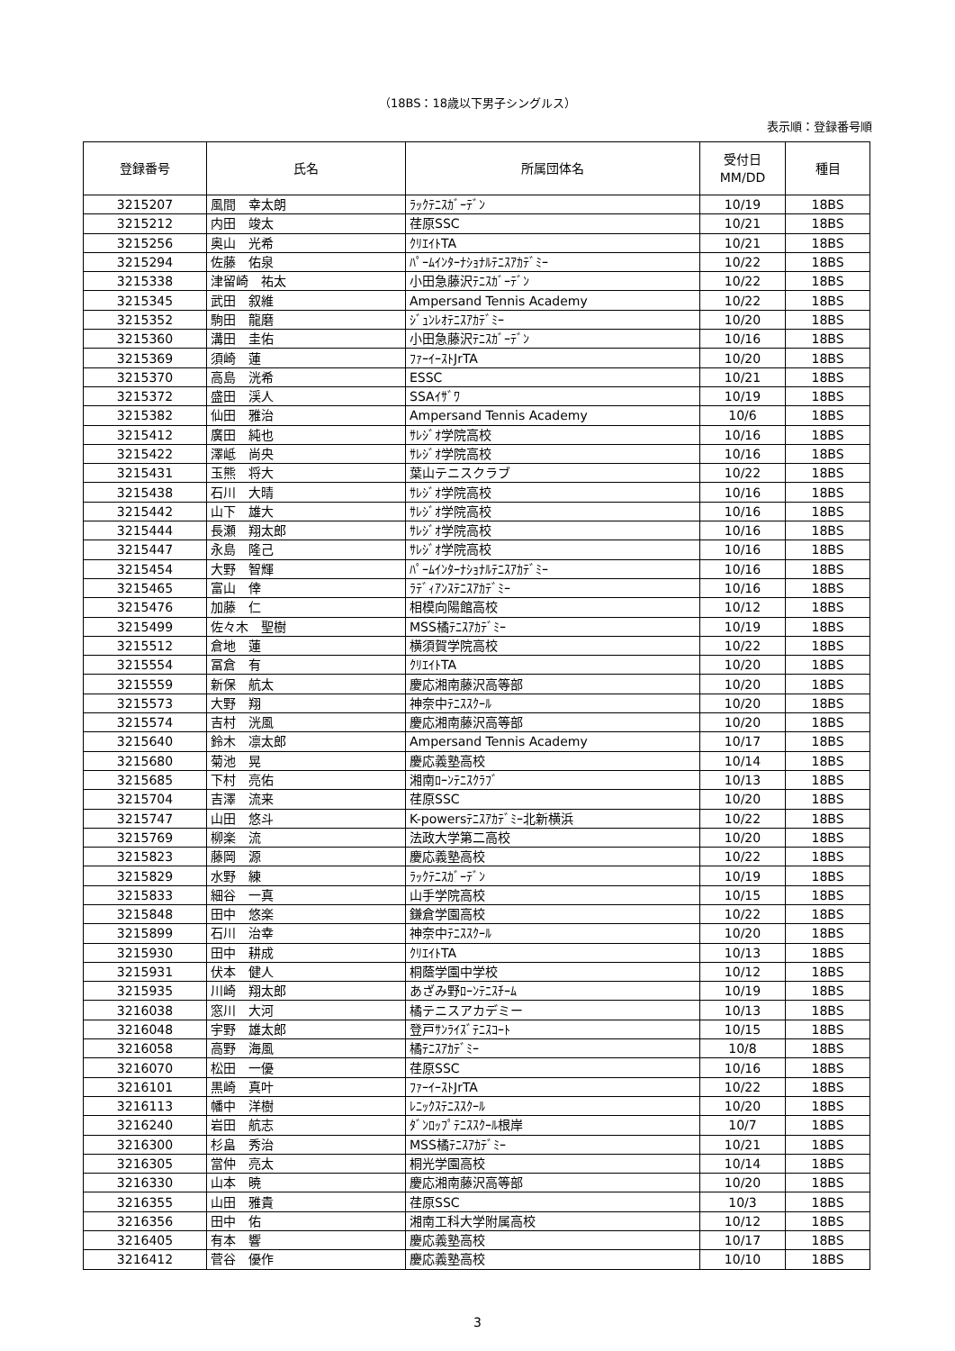（18BS：18歳以下男子シングルス）
表示順：登録番号順
| 登録番号 | 氏名 | 所属団体名 | 受付日 MM/DD | 種目 |
| --- | --- | --- | --- | --- |
| 3215207 | 風間 幸太朗 | ﾗｯｸﾃﾆｽｶﾞｰﾃﾞﾝ | 10/19 | 18BS |
| 3215212 | 内田 竣太 | 荏原SSC | 10/21 | 18BS |
| 3215256 | 奥山 光希 | ｸﾘｴｲﾄTA | 10/21 | 18BS |
| 3215294 | 佐藤 佑泉 | ﾊﾟｰﾑｲﾝﾀｰﾅｼｮﾅﾙﾃﾆｽｱｶﾃﾞﾐｰ | 10/22 | 18BS |
| 3215338 | 津留崎 祐太 | 小田急藤沢ﾃﾆｽｶﾞｰﾃﾞﾝ | 10/22 | 18BS |
| 3215345 | 武田 叙維 | Ampersand Tennis Academy | 10/22 | 18BS |
| 3215352 | 駒田 龍磨 | ｼﾞｭﾝﾚｵﾃﾆｽｱｶﾃﾞﾐｰ | 10/20 | 18BS |
| 3215360 | 溝田 圭佑 | 小田急藤沢ﾃﾆｽｶﾞｰﾃﾞﾝ | 10/16 | 18BS |
| 3215369 | 須崎 蓮 | ﾌｧｰｲｰｽﾄJrTA | 10/20 | 18BS |
| 3215370 | 高島 洸希 | ESSC | 10/21 | 18BS |
| 3215372 | 盛田 渓人 | SSAｲｻﾞﾜ | 10/19 | 18BS |
| 3215382 | 仙田 雅治 | Ampersand Tennis Academy | 10/6 | 18BS |
| 3215412 | 廣田 純也 | ｻﾚｼﾞｵ学院高校 | 10/16 | 18BS |
| 3215422 | 澤岻 尚央 | ｻﾚｼﾞｵ学院高校 | 10/16 | 18BS |
| 3215431 | 玉熊 将大 | 葉山テニスクラブ | 10/22 | 18BS |
| 3215438 | 石川 大晴 | ｻﾚｼﾞｵ学院高校 | 10/16 | 18BS |
| 3215442 | 山下 雄大 | ｻﾚｼﾞｵ学院高校 | 10/16 | 18BS |
| 3215444 | 長瀬 翔太郎 | ｻﾚｼﾞｵ学院高校 | 10/16 | 18BS |
| 3215447 | 永島 隆己 | ｻﾚｼﾞｵ学院高校 | 10/16 | 18BS |
| 3215454 | 大野 智輝 | ﾊﾟｰﾑｲﾝﾀｰﾅｼｮﾅﾙﾃﾆｽｱｶﾃﾞﾐｰ | 10/16 | 18BS |
| 3215465 | 富山 倖 | ﾗﾃﾞｨｱﾝｽﾃﾆｽｱｶﾃﾞﾐｰ | 10/16 | 18BS |
| 3215476 | 加藤 仁 | 相模向陽館高校 | 10/12 | 18BS |
| 3215499 | 佐々木 聖樹 | MSS橘ﾃﾆｽｱｶﾃﾞﾐｰ | 10/19 | 18BS |
| 3215512 | 倉地 蓮 | 横須賀学院高校 | 10/22 | 18BS |
| 3215554 | 冨倉 有 | ｸﾘｴｲﾄTA | 10/20 | 18BS |
| 3215559 | 新保 航太 | 慶応湘南藤沢高等部 | 10/20 | 18BS |
| 3215573 | 大野 翔 | 神奈中ﾃﾆｽｽｸｰﾙ | 10/20 | 18BS |
| 3215574 | 吉村 洸風 | 慶応湘南藤沢高等部 | 10/20 | 18BS |
| 3215640 | 鈴木 凛太郎 | Ampersand Tennis Academy | 10/17 | 18BS |
| 3215680 | 菊池 晃 | 慶応義塾高校 | 10/14 | 18BS |
| 3215685 | 下村 亮佑 | 湘南ﾛｰﾝﾃﾆｽｸﾗﾌﾞ | 10/13 | 18BS |
| 3215704 | 吉澤 流来 | 荏原SSC | 10/20 | 18BS |
| 3215747 | 山田 悠斗 | K-powersﾃﾆｽｱｶﾃﾞﾐｰ北新横浜 | 10/22 | 18BS |
| 3215769 | 柳楽 流 | 法政大学第二高校 | 10/20 | 18BS |
| 3215823 | 藤岡 源 | 慶応義塾高校 | 10/22 | 18BS |
| 3215829 | 水野 練 | ﾗｯｸﾃﾆｽｶﾞｰﾃﾞﾝ | 10/19 | 18BS |
| 3215833 | 細谷 一真 | 山手学院高校 | 10/15 | 18BS |
| 3215848 | 田中 悠楽 | 鎌倉学園高校 | 10/22 | 18BS |
| 3215899 | 石川 治幸 | 神奈中ﾃﾆｽｽｸｰﾙ | 10/20 | 18BS |
| 3215930 | 田中 耕成 | ｸﾘｴｲﾄTA | 10/13 | 18BS |
| 3215931 | 伏本 健人 | 桐蔭学園中学校 | 10/12 | 18BS |
| 3215935 | 川崎 翔太郎 | あざみ野ﾛｰﾝﾃﾆｽﾁｰﾑ | 10/19 | 18BS |
| 3216038 | 窓川 大河 | 橘テニスアカデミー | 10/13 | 18BS |
| 3216048 | 宇野 雄太郎 | 登戸ｻﾝﾗｲｽﾞﾃﾆｽｺｰﾄ | 10/15 | 18BS |
| 3216058 | 高野 海風 | 橘ﾃﾆｽｱｶﾃﾞﾐｰ | 10/8 | 18BS |
| 3216070 | 松田 一優 | 荏原SSC | 10/16 | 18BS |
| 3216101 | 黒崎 真叶 | ﾌｧｰｲｰｽﾄJrTA | 10/22 | 18BS |
| 3216113 | 幡中 洋樹 | ﾚﾆｯｸｽﾃﾆｽｽｸｰﾙ | 10/20 | 18BS |
| 3216240 | 岩田 航志 | ﾀﾞﾝﾛｯﾌﾟﾃﾆｽｽｸｰﾙ根岸 | 10/7 | 18BS |
| 3216300 | 杉畠 秀治 | MSS橘ﾃﾆｽｱｶﾃﾞﾐｰ | 10/21 | 18BS |
| 3216305 | 當仲 亮太 | 桐光学園高校 | 10/14 | 18BS |
| 3216330 | 山本 暁 | 慶応湘南藤沢高等部 | 10/20 | 18BS |
| 3216355 | 山田 雅貴 | 荏原SSC | 10/3 | 18BS |
| 3216356 | 田中 佑 | 湘南工科大学附属高校 | 10/12 | 18BS |
| 3216405 | 有本 響 | 慶応義塾高校 | 10/17 | 18BS |
| 3216412 | 菅谷 優作 | 慶応義塾高校 | 10/10 | 18BS |
3